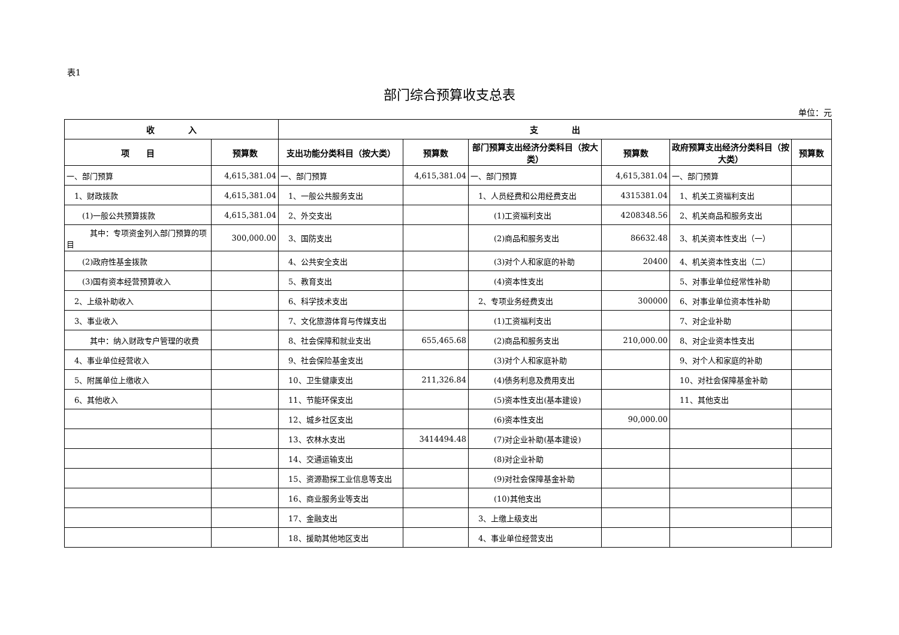表1
部门综合预算收支总表
单位：元
| 收 入 | | 支 出 | | | | | |
| --- | --- | --- | --- | --- | --- | --- | --- |
| 项 目 | 预算数 | 支出功能分类科目（按大类） | 预算数 | 部门预算支出经济分类科目（按大类） | 预算数 | 政府预算支出经济分类科目（按大类） | 预算数 |
| 一、部门预算 | 4,615,381.04 | 一、部门预算 | 4,615,381.04 | 一、部门预算 | 4,615,381.04 | 一、部门预算 | |
| 1、财政拨款 | 4,615,381.04 | 1、一般公共服务支出 | | 1、人员经费和公用经费支出 | 4315381.04 | 1、机关工资福利支出 | |
| (1)一般公共预算拨款 | 4,615,381.04 | 2、外交支出 | | (1)工资福利支出 | 4208348.56 | 2、机关商品和服务支出 | |
| 其中：专项资金列入部门预算的项目 | 300,000.00 | 3、国防支出 | | (2)商品和服务支出 | 86632.48 | 3、机关资本性支出（一） | |
| (2)政府性基金拨款 | | 4、公共安全支出 | | (3)对个人和家庭的补助 | 20400 | 4、机关资本性支出（二） | |
| (3)国有资本经营预算收入 | | 5、教育支出 | | (4)资本性支出 | | 5、对事业单位经常性补助 | |
| 2、上级补助收入 | | 6、科学技术支出 | | 2、专项业务经费支出 | 300000 | 6、对事业单位资本性补助 | |
| 3、事业收入 | | 7、文化旅游体育与传媒支出 | | (1)工资福利支出 | | 7、对企业补助 | |
| 其中：纳入财政专户管理的收费 | | 8、社会保障和就业支出 | 655,465.68 | (2)商品和服务支出 | 210,000.00 | 8、对企业资本性支出 | |
| 4、事业单位经营收入 | | 9、社会保险基金支出 | | (3)对个人和家庭补助 | | 9、对个人和家庭的补助 | |
| 5、附属单位上缴收入 | | 10、卫生健康支出 | 211,326.84 | (4)债务利息及费用支出 | | 10、对社会保障基金补助 | |
| 6、其他收入 | | 11、节能环保支出 | | (5)资本性支出(基本建设) | | 11、其他支出 | |
| | | 12、城乡社区支出 | | (6)资本性支出 | 90,000.00 | | |
| | | 13、农林水支出 | 3414494.48 | (7)对企业补助(基本建设) | | | |
| | | 14、交通运输支出 | | (8)对企业补助 | | | |
| | | 15、资源勘探工业信息等支出 | | (9)对社会保障基金补助 | | | |
| | | 16、商业服务业等支出 | | (10)其他支出 | | | |
| | | 17、金融支出 | | 3、上缴上级支出 | | | |
| | | 18、援助其他地区支出 | | 4、事业单位经营支出 | | | |